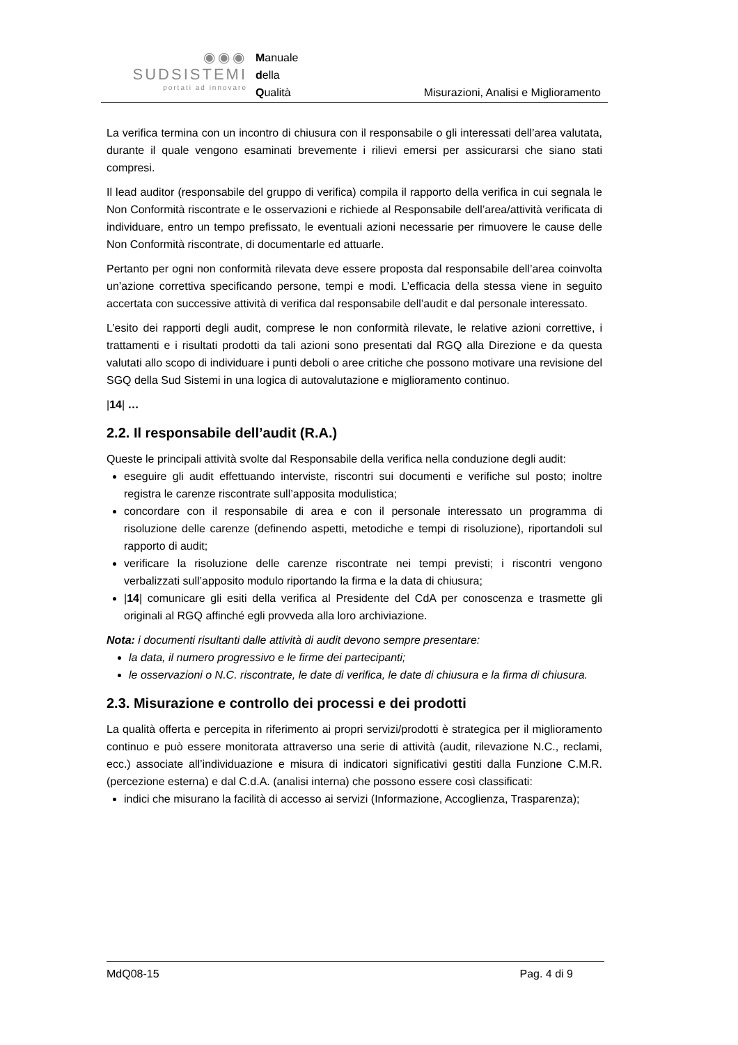◉◉◉
SUDSISTEMI
portati ad innovare
Manuale
della
Qualità
Misurazioni, Analisi e Miglioramento
La verifica termina con un incontro di chiusura con il responsabile o gli interessati dell’area valutata, durante il quale vengono esaminati brevemente i rilievi emersi per assicurarsi che siano stati compresi.
Il lead auditor (responsabile del gruppo di verifica) compila il rapporto della verifica in cui segnala le Non Conformità riscontrate e le osservazioni e richiede al Responsabile dell’area/attività verificata di individuare, entro un tempo prefissato, le eventuali azioni necessarie per rimuovere le cause delle Non Conformità riscontrate, di documentarle ed attuarle.
Pertanto per ogni non conformità rilevata deve essere proposta dal responsabile dell’area coinvolta un’azione correttiva specificando persone, tempi e modi. L’efficacia della stessa viene in seguito accertata con successive attività di verifica dal responsabile dell’audit e dal personale interessato.
L’esito dei rapporti degli audit, comprese le non conformità rilevate, le relative azioni correttive, i trattamenti e i risultati prodotti da tali azioni sono presentati dal RGQ alla Direzione e da questa valutati allo scopo di individuare i punti deboli o aree critiche che possono motivare una revisione del SGQ della Sud Sistemi in una logica di autovalutazione e miglioramento continuo.
|14| …
2.2. Il responsabile dell’audit (R.A.)
Queste le principali attività svolte dal Responsabile della verifica nella conduzione degli audit:
eseguire gli audit effettuando interviste, riscontri sui documenti e verifiche sul posto; inoltre registra le carenze riscontrate sull’apposita modulistica;
concordare con il responsabile di area e con il personale interessato un programma di risoluzione delle carenze (definendo aspetti, metodiche e tempi di risoluzione), riportandoli sul rapporto di audit;
verificare la risoluzione delle carenze riscontrate nei tempi previsti; i riscontri vengono verbalizzati sull’apposito modulo riportando la firma e la data di chiusura;
|14| comunicare gli esiti della verifica al Presidente del CdA per conoscenza e trasmette gli originali al RGQ affinché egli provveda alla loro archiviazione.
Nota: i documenti risultanti dalle attività di audit devono sempre presentare:
la data, il numero progressivo e le firme dei partecipanti;
le osservazioni o N.C. riscontrate, le date di verifica, le date di chiusura e la firma di chiusura.
2.3. Misurazione e controllo dei processi e dei prodotti
La qualità offerta e percepita in riferimento ai propri servizi/prodotti è strategica per il miglioramento continuo e può essere monitorata attraverso una serie di attività (audit, rilevazione N.C., reclami, ecc.) associate all’individuazione e misura di indicatori significativi gestiti dalla Funzione C.M.R. (percezione esterna) e dal C.d.A. (analisi interna) che possono essere così classificati:
indici che misurano la facilità di accesso ai servizi (Informazione, Accoglienza, Trasparenza);
MdQ08-15 Pag. 4 di 9